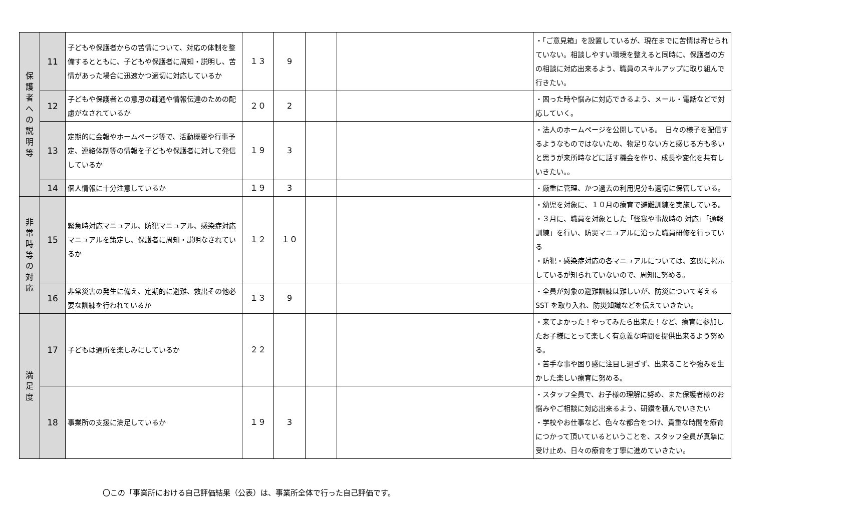| 保 護 者 へ の 説 明 等 | 11 | 子どもや保護者からの苦情について、対応の体制を整備するとともに、子どもや保護者に周知・説明し、苦情があった場合に迅速かつ適切に対応しているか | １３ | 9 | | | ・「ご意見箱」を設置しているが、現在までに苦情は寄せられていない。相談しやすい環境を整えると同時に、保護者の方の相談に対応出来るよう、職員のスキルアップに取り組んで行きたい。 |
| | 12 | 子どもや保護者との意思の疎通や情報伝達のための配慮がなされているか | ２０ | 2 | | | ・困った時や悩みに対応できるよう、メール・電話などで対応していく。 |
| | 13 | 定期的に会報やホームページ等で、活動概要や行事予定、連絡体制等の情報を子どもや保護者に対して発信しているか | １９ | 3 | | | ・法人のホームページを公開している。 日々の様子を配信するようなものではないため、物足りない方と感じる方も多いと思うが来所時などに話す機会を作り、成長や変化を共有しいきたい。。 |
| | 14 | 個人情報に十分注意しているか | １９ | 3 | | | ・厳重に管理、かつ過去の利用児分も適切に保管している。 |
| 非 常 時 等 の 対 応 | 15 | 緊急時対応マニュアル、防犯マニュアル、感染症対応マニュアルを策定し、保護者に周知・説明なされているか | １２ | １０ | | | ・幼児を対象に、１０月の療育で避難訓練を実施している。 ・３月に、職員を対象とした「怪我や事故時の 対応」「通報訓練」を行い、防災マニュアルに沿った職員研修を行っている ・防犯・感染症対応の各マニュアルについては、玄関に掲示しているが知られていないので、周知に努める。 |
| | 16 | 非常災害の発生に備え、定期的に避難、救出その他必要な訓練を行われているか | １３ | 9 | | | ・全員が対象の避難訓練は難しいが、防災について考えるSST を取り入れ、防災知識などを伝えていきたい。 |
| 満 足 度 | 17 | 子どもは通所を楽しみにしているか | ２２ | | | | ・来てよかった！やってみたら出来た！など、療育に参加したお子様にとって楽しく有意義な時間を提供出来るよう努める。 ・苦手な事や困り感に注目し過ぎず、出来ることや強みを生かした楽しい療育に努める。 |
| | 18 | 事業所の支援に満足しているか | １９ | 3 | | | ・スタッフ全員で、お子様の理解に努め、また保護者様のお悩みやご相談に対応出来るよう、研鑽を積んでいきたい ・学校やお仕事など、色々な都合をつけ、貴重な時間を療育につかって頂いているということを、スタッフ全員が真摯に受け止め、日々の療育を丁寧に進めていきたい。 |
〇この「事業所における自己評価結果（公表）は、事業所全体で行った自己評価です。